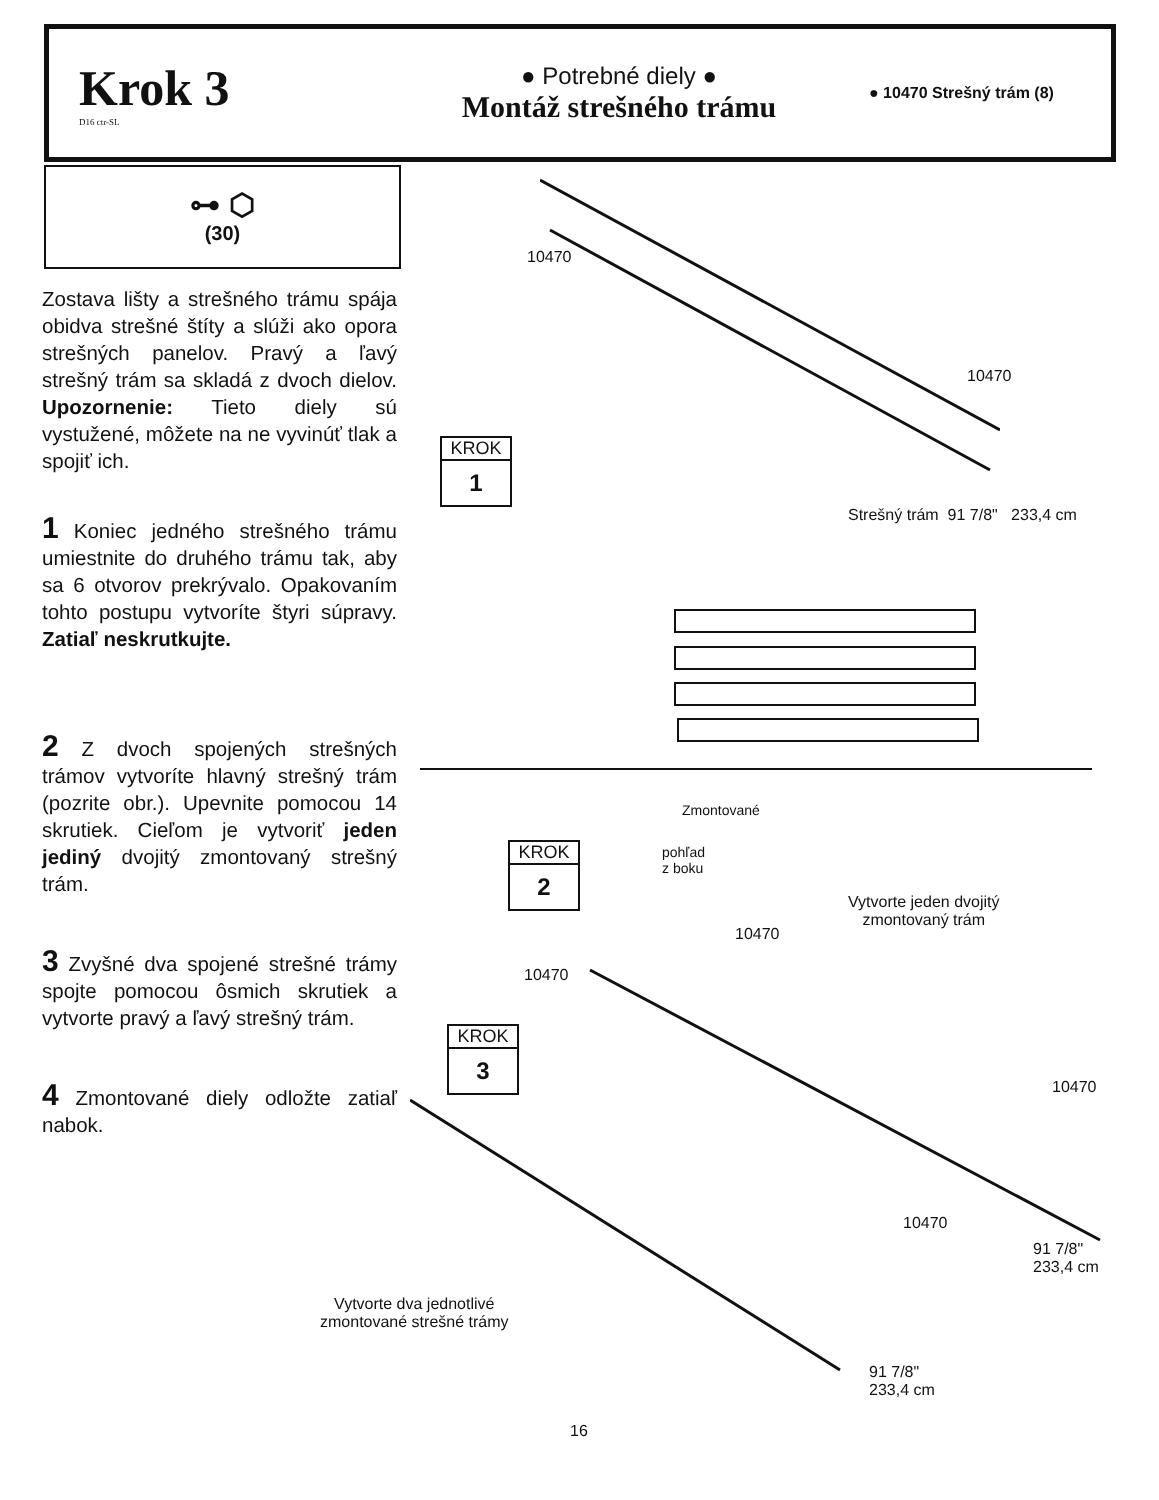Krok 3
D16 ctr-SL
● Potrebné diely ●
Montáž strešného trámu
● 10470 Strešný trám (8)
⊶ ⬡
(30)
Zostava lišty a strešného trámu spája obidva strešné štíty a slúži ako opora strešných panelov. Pravý a ľavý strešný trám sa skladá z dvoch dielov. Upozornenie: Tieto diely sú vystužené, môžete na ne vyvinúť tlak a spojiť ich.
1 Koniec jedného strešného trámu umiestnite do druhého trámu tak, aby sa 6 otvorov prekrývalo. Opakovaním tohto postupu vytvoríte štyri súpravy. Zatiaľ neskrutkujte.
2 Z dvoch spojených strešných trámov vytvoríte hlavný strešný trám (pozrite obr.). Upevnite pomocou 14 skrutiek. Cieľom je vytvoriť jeden jediný dvojitý zmontovaný strešný trám.
3 Zvyšné dva spojené strešné trámy spojte pomocou ôsmich skrutiek a vytvorte pravý a ľavý strešný trám.
4 Zmontované diely odložte zatiaľ nabok.
10470
10470
KROK
1
Strešný trám 91 7/8" 233,4 cm
Zmontované
pohľad
z boku
KROK
2
Vytvorte jeden dvojitý
zmontovaný trám
10470
10470
KROK
3
10470
10470
91 7/8"
233,4 cm
Vytvorte dva jednotlivé
zmontované strešné trámy
91 7/8"
233,4 cm
16